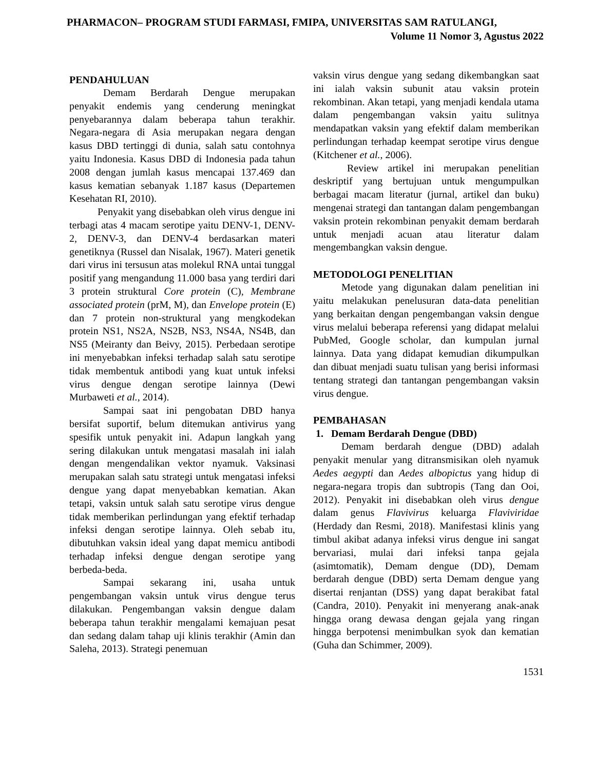PHARMACON– PROGRAM STUDI FARMASI, FMIPA, UNIVERSITAS SAM RATULANGI,
Volume 11 Nomor 3, Agustus 2022
PENDAHULUAN
Demam Berdarah Dengue merupakan penyakit endemis yang cenderung meningkat penyebarannya dalam beberapa tahun terakhir. Negara-negara di Asia merupakan negara dengan kasus DBD tertinggi di dunia, salah satu contohnya yaitu Indonesia. Kasus DBD di Indonesia pada tahun 2008 dengan jumlah kasus mencapai 137.469 dan kasus kematian sebanyak 1.187 kasus (Departemen Kesehatan RI, 2010).
Penyakit yang disebabkan oleh virus dengue ini terbagi atas 4 macam serotipe yaitu DENV-1, DENV-2, DENV-3, dan DENV-4 berdasarkan materi genetiknya (Russel dan Nisalak, 1967). Materi genetik dari virus ini tersusun atas molekul RNA untai tunggal positif yang mengandung 11.000 basa yang terdiri dari 3 protein struktural Core protein (C), Membrane associated protein (prM, M), dan Envelope protein (E) dan 7 protein non-struktural yang mengkodekan protein NS1, NS2A, NS2B, NS3, NS4A, NS4B, dan NS5 (Meiranty dan Beivy, 2015). Perbedaan serotipe ini menyebabkan infeksi terhadap salah satu serotipe tidak membentuk antibodi yang kuat untuk infeksi virus dengue dengan serotipe lainnya (Dewi Murbaweti et al., 2014).
Sampai saat ini pengobatan DBD hanya bersifat suportif, belum ditemukan antivirus yang spesifik untuk penyakit ini. Adapun langkah yang sering dilakukan untuk mengatasi masalah ini ialah dengan mengendalikan vektor nyamuk. Vaksinasi merupakan salah satu strategi untuk mengatasi infeksi dengue yang dapat menyebabkan kematian. Akan tetapi, vaksin untuk salah satu serotipe virus dengue tidak memberikan perlindungan yang efektif terhadap infeksi dengan serotipe lainnya. Oleh sebab itu, dibutuhkan vaksin ideal yang dapat memicu antibodi terhadap infeksi dengue dengan serotipe yang berbeda-beda.
Sampai sekarang ini, usaha untuk pengembangan vaksin untuk virus dengue terus dilakukan. Pengembangan vaksin dengue dalam beberapa tahun terakhir mengalami kemajuan pesat dan sedang dalam tahap uji klinis terakhir (Amin dan Saleha, 2013). Strategi penemuan
vaksin virus dengue yang sedang dikembangkan saat ini ialah vaksin subunit atau vaksin protein rekombinan. Akan tetapi, yang menjadi kendala utama dalam pengembangan vaksin yaitu sulitnya mendapatkan vaksin yang efektif dalam memberikan perlindungan terhadap keempat serotipe virus dengue (Kitchener et al., 2006).
Review artikel ini merupakan penelitian deskriptif yang bertujuan untuk mengumpulkan berbagai macam literatur (jurnal, artikel dan buku) mengenai strategi dan tantangan dalam pengembangan vaksin protein rekombinan penyakit demam berdarah untuk menjadi acuan atau literatur dalam mengembangkan vaksin dengue.
METODOLOGI PENELITIAN
Metode yang digunakan dalam penelitian ini yaitu melakukan penelusuran data-data penelitian yang berkaitan dengan pengembangan vaksin dengue virus melalui beberapa referensi yang didapat melalui PubMed, Google scholar, dan kumpulan jurnal lainnya. Data yang didapat kemudian dikumpulkan dan dibuat menjadi suatu tulisan yang berisi informasi tentang strategi dan tantangan pengembangan vaksin virus dengue.
PEMBAHASAN
1. Demam Berdarah Dengue (DBD)
Demam berdarah dengue (DBD) adalah penyakit menular yang ditransmisikan oleh nyamuk Aedes aegypti dan Aedes albopictus yang hidup di negara-negara tropis dan subtropis (Tang dan Ooi, 2012). Penyakit ini disebabkan oleh virus dengue dalam genus Flavivirus keluarga Flaviviridae (Herdady dan Resmi, 2018). Manifestasi klinis yang timbul akibat adanya infeksi virus dengue ini sangat bervariasi, mulai dari infeksi tanpa gejala (asimtomatik), Demam dengue (DD), Demam berdarah dengue (DBD) serta Demam dengue yang disertai renjantan (DSS) yang dapat berakibat fatal (Candra, 2010). Penyakit ini menyerang anak-anak hingga orang dewasa dengan gejala yang ringan hingga berpotensi menimbulkan syok dan kematian (Guha dan Schimmer, 2009).
1531